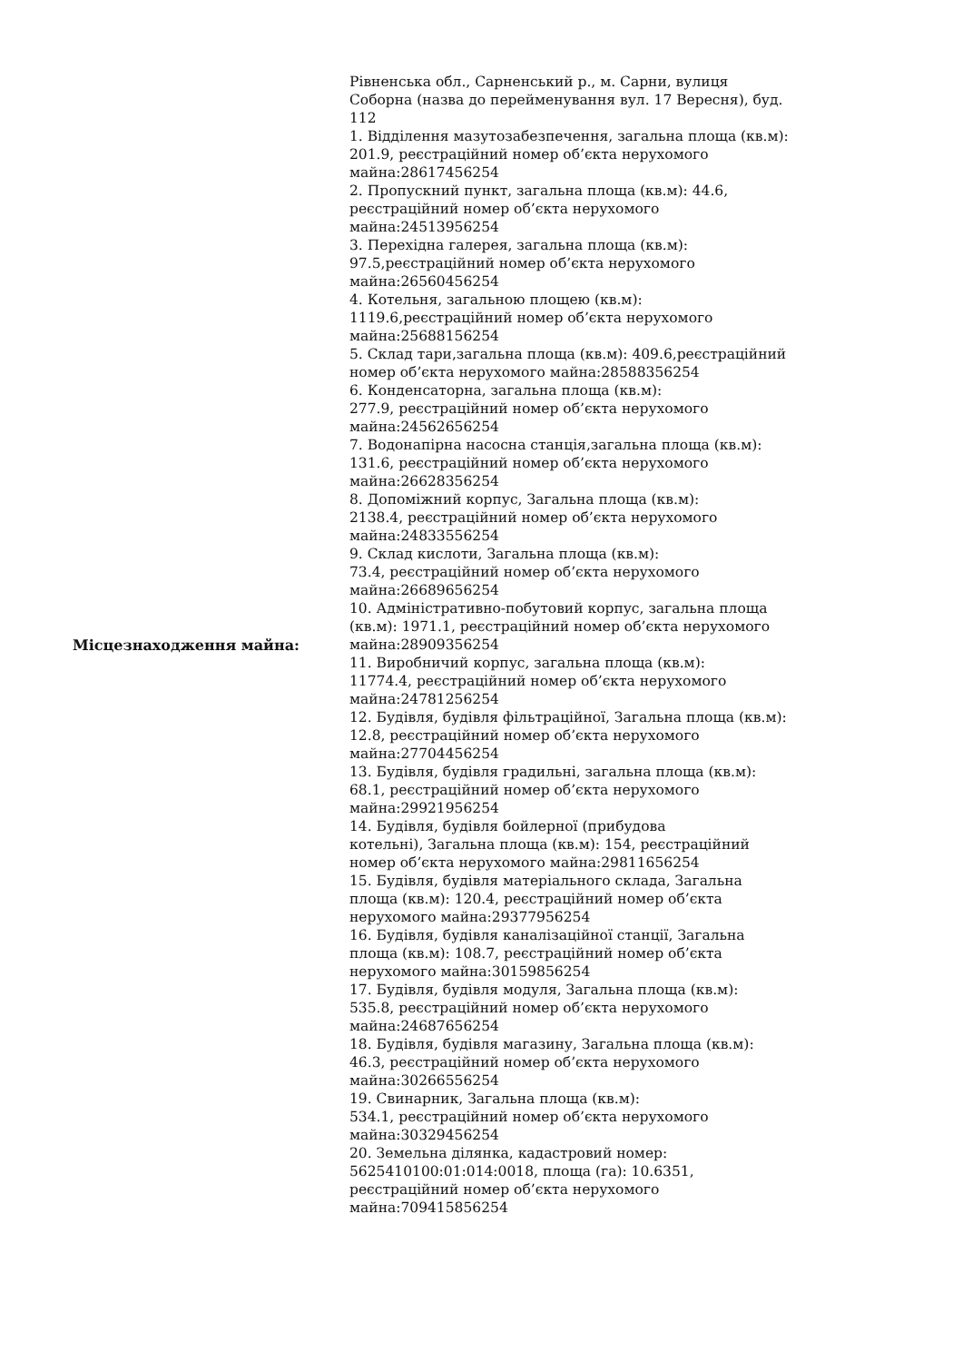| Місцезнаходження майна: | Рівненська обл., Сарненський р., м. Сарни, вулиця Соборна (назва до перейменування вул. 17 Вересня), буд. 112 1. Відділення мазутозабезпечення, загальна площа (кв.м): 201.9, реєстраційний номер об’єкта нерухомого майна:28617456254 2. Пропускний пункт, загальна площа (кв.м): 44.6, реєстраційний номер об’єкта нерухомого майна:24513956254 3. Перехідна галерея, загальна площа (кв.м): 97.5,реєстраційний номер об’єкта нерухомого майна:26560456254 4. Котельня, загальною площею (кв.м): 1119.6,реєстраційний номер об’єкта нерухомого майна:25688156254 5. Склад тари,загальна площа (кв.м): 409.6,реєстраційний номер об’єкта нерухомого майна:28588356254 6. Конденсаторна, загальна площа (кв.м): 277.9, реєстраційний номер об’єкта нерухомого майна:24562656254 7. Водонапірна насосна станція,загальна площа (кв.м): 131.6, реєстраційний номер об’єкта нерухомого майна:26628356254 8. Допоміжний корпус, Загальна площа (кв.м): 2138.4, реєстраційний номер об’єкта нерухомого майна:24833556254 9. Склад кислоти, Загальна площа (кв.м): 73.4, реєстраційний номер об’єкта нерухомого майна:26689656254 10. Адміністративно-побутовий корпус, загальна площа (кв.м): 1971.1, реєстраційний номер об’єкта нерухомого майна:28909356254 11. Виробничий корпус, загальна площа (кв.м): 11774.4, реєстраційний номер об’єкта нерухомого майна:24781256254 12. Будівля, будівля фільтраційної, Загальна площа (кв.м): 12.8, реєстраційний номер об’єкта нерухомого майна:27704456254 13. Будівля, будівля градильні, загальна площа (кв.м): 68.1, реєстраційний номер об’єкта нерухомого майна:29921956254 14. Будівля, будівля бойлерної (прибудова котельні), Загальна площа (кв.м): 154, реєстраційний номер об’єкта нерухомого майна:29811656254 15. Будівля, будівля матеріального склада, Загальна площа (кв.м): 120.4, реєстраційний номер об’єкта нерухомого майна:29377956254 16. Будівля, будівля каналізаційної станції, Загальна площа (кв.м): 108.7, реєстраційний номер об’єкта нерухомого майна:30159856254 17. Будівля, будівля модуля, Загальна площа (кв.м): 535.8, реєстраційний номер об’єкта нерухомого майна:24687656254 18. Будівля, будівля магазину, Загальна площа (кв.м): 46.3, реєстраційний номер об’єкта нерухомого майна:30266556254 19. Свинарник, Загальна площа (кв.м): 534.1, реєстраційний номер об’єкта нерухомого майна:30329456254 20. Земельна ділянка, кадастровий номер: 5625410100:01:014:0018, площа (га): 10.6351, реєстраційний номер об’єкта нерухомого майна:709415856254 |